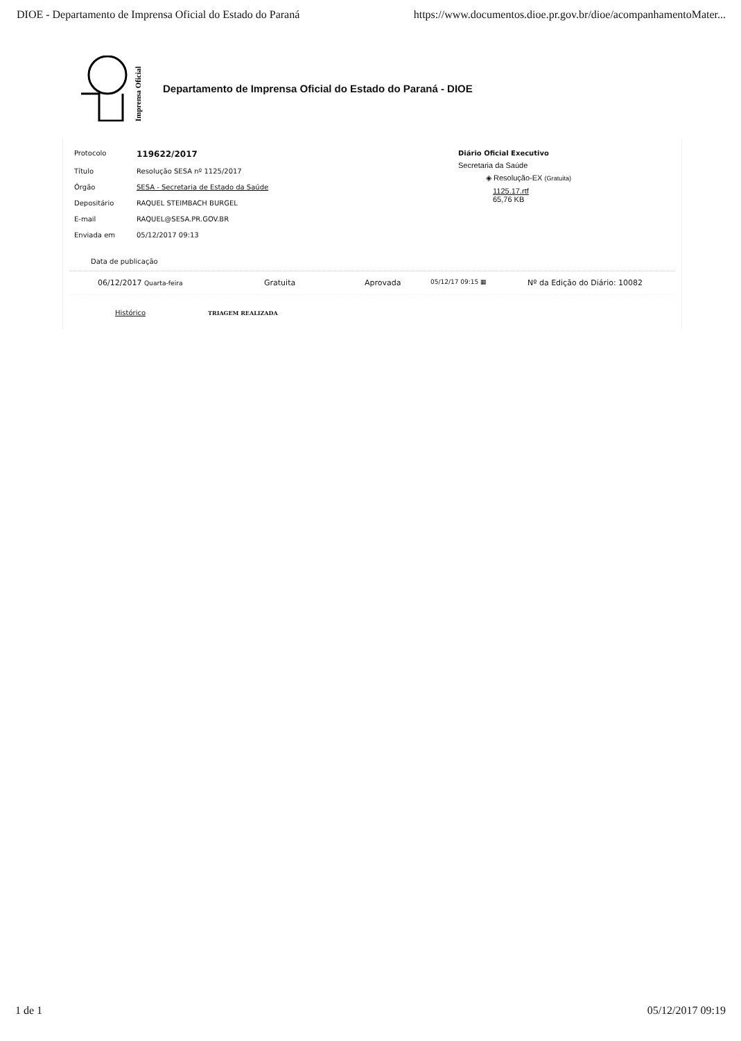DIOE - Departamento de Imprensa Oficial do Estado do Paraná https://www.documentos.dioe.pr.gov.br/dioe/acompanhamentoMater...
Imprensa Oficial
Departamento de Imprensa Oficial do Estado do Paraná - DIOE
| Protocolo | 119622/2017 |
| Título | Resolução SESA nº 1125/2017 |
| Órgão | SESA - Secretaria de Estado da Saúde |
| Depositário | RAQUEL STEIMBACH BURGEL |
| E-mail | RAQUEL@SESA.PR.GOV.BR |
| Enviada em | 05/12/2017 09:13 |
Diário Oficial Executivo
Secretaria da Saúde
◈ Resolução-EX (Gratuita)
1125.17.rtf
65,76 KB
Data de publicação
06/12/2017 Quarta-feira Gratuita Aprovada 05/12/17 09:15 ▦ Nº da Edição do Diário: 10082
Histórico TRIAGEM REALIZADA
1 de 1 05/12/2017 09:19